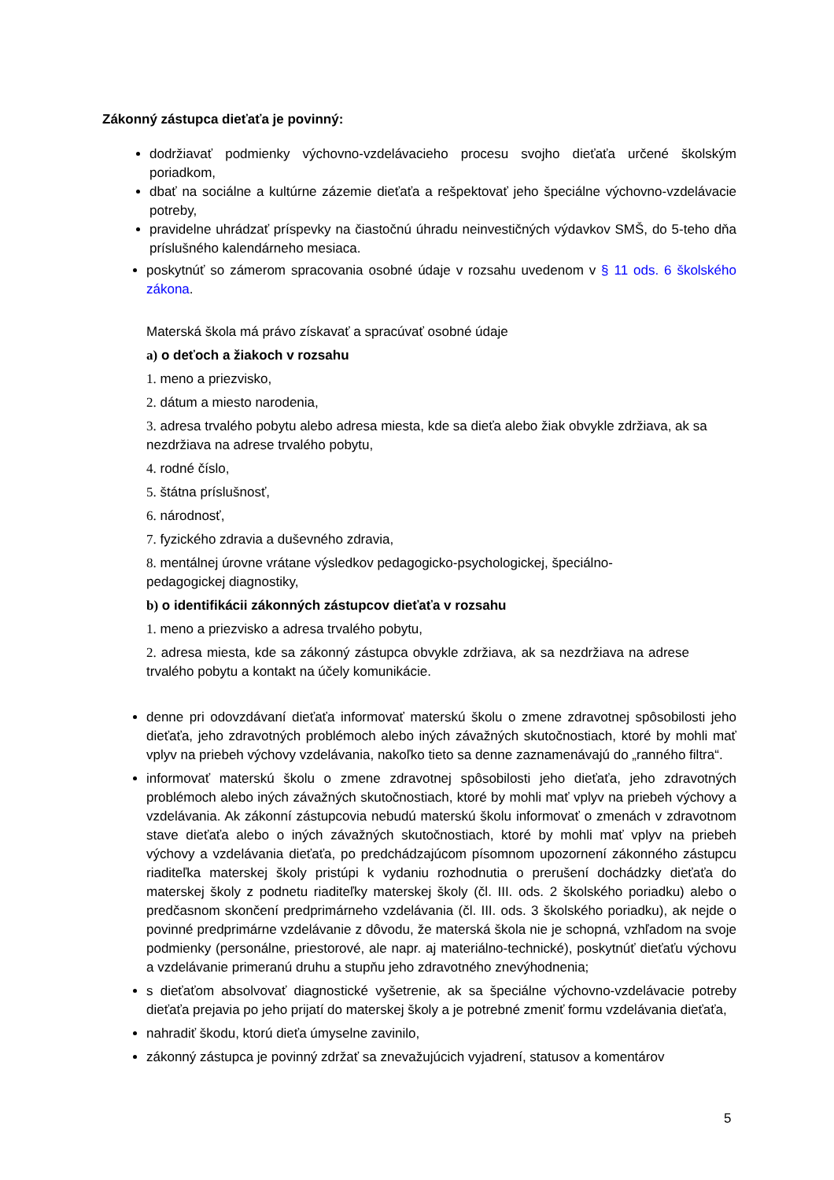Zákonný zástupca dieťaťa je povinný:
dodržiavať podmienky výchovno-vzdelávacieho procesu svojho dieťaťa určené školským poriadkom,
dbať na sociálne a kultúrne zázemie dieťaťa a rešpektovať jeho špeciálne výchovno-vzdelávacie potreby,
pravidelne uhrádzať príspevky na čiastočnú úhradu neinvestičných výdavkov SMŠ, do 5-teho dňa príslušného kalendárneho mesiaca.
poskytnúť so zámerom spracovania osobné údaje v rozsahu uvedenom v § 11 ods. 6 školského zákona.
Materská škola má právo získavať a spracúvať osobné údaje
a) o deťoch a žiakoch v rozsahu
1. meno a priezvisko,
2. dátum a miesto narodenia,
3. adresa trvalého pobytu alebo adresa miesta, kde sa dieťa alebo žiak obvykle zdržiava, ak sa nezdržiava na adrese trvalého pobytu,
4. rodné číslo,
5. štátna príslušnosť,
6. národnosť,
7. fyzického zdravia a duševného zdravia,
8. mentálnej úrovne vrátane výsledkov pedagogicko-psychologickej, špeciálno-
pedagogickej diagnostiky,
b) o identifikácii zákonných zástupcov dieťaťa v rozsahu
1. meno a priezvisko a adresa trvalého pobytu,
2. adresa miesta, kde sa zákonný zástupca obvykle zdržiava, ak sa nezdržiava na adrese trvalého pobytu a kontakt na účely komunikácie.
denne pri odovzdávaní dieťaťa informovať materskú školu o zmene zdravotnej spôsobilosti jeho dieťaťa, jeho zdravotných problémoch alebo iných závažných skutočnostiach, ktoré by mohli mať vplyv na priebeh výchovy vzdelávania, nakoľko tieto sa denne zaznamenávajú do „ranného filtra“.
informovať materskú školu o zmene zdravotnej spôsobilosti jeho dieťaťa, jeho zdravotných problémoch alebo iných závažných skutočnostiach, ktoré by mohli mať vplyv na priebeh výchovy a vzdelávania. Ak zákonní zástupcovia nebudú materskú školu informovať o zmenách v zdravotnom stave dieťaťa alebo o iných závažných skutočnostiach, ktoré by mohli mať vplyv na priebeh výchovy a vzdelávania dieťaťa, po predchádzajúcom písomnom upozornení zákonného zástupcu riaditeľka materskej školy pristúpi k vydaniu rozhodnutia o prerušení dochádzky dieťaťa do materskej školy z podnetu riaditeľky materskej školy (čl. III. ods. 2 školského poriadku) alebo o predčasnom skončení predprimárneho vzdelávania (čl. III. ods. 3 školského poriadku), ak nejde o povinné predprimárne vzdelávanie z dôvodu, že materská škola nie je schopná, vzhľadom na svoje podmienky (personálne, priestorové, ale napr. aj materiálno-technické), poskytnúť dieťaťu výchovu a vzdelávanie primeranú druhu a stupňu jeho zdravotného znevýhodnenia;
s dieťaťom absolvovať diagnostické vyšetrenie, ak sa špeciálne výchovno-vzdelávacie potreby dieťaťa prejavia po jeho prijatí do materskej školy a je potrebné zmeniť formu vzdelávania dieťaťa,
nahradiť škodu, ktorú dieťa úmyselne zavinilo,
zákonný zástupca je povinný zdržať sa znevažujúcich vyjadrení, statusov a komentárov
5